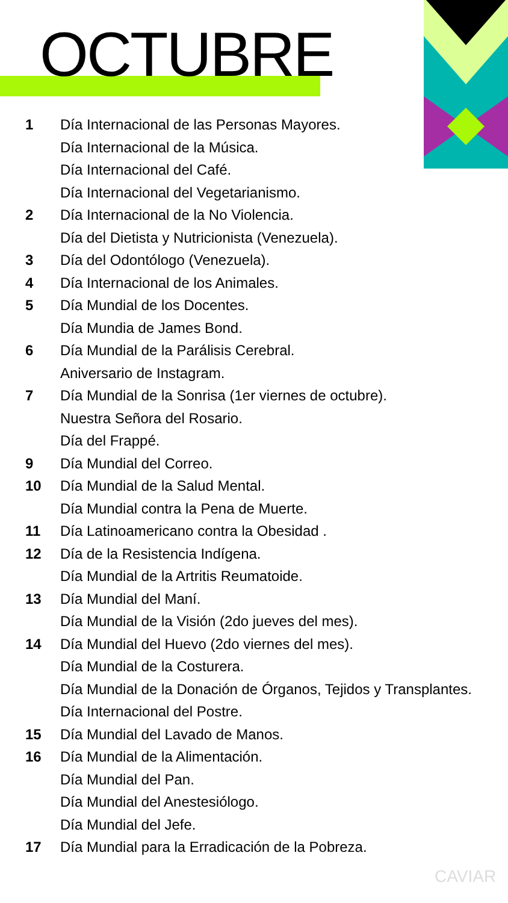OCTUBRE
1 Día Internacional de las Personas Mayores.
Día Internacional de la Música.
Día Internacional del Café.
Día Internacional del Vegetarianismo.
2 Día Internacional de la No Violencia.
Día del Dietista y Nutricionista (Venezuela).
3 Día del Odontólogo (Venezuela).
4 Día Internacional de los Animales.
5 Día Mundial de los Docentes.
Día Mundia de James Bond.
6 Día Mundial de la Parálisis Cerebral.
Aniversario de Instagram.
7 Día Mundial de la Sonrisa (1er viernes de octubre).
Nuestra Señora del Rosario.
Día del Frappé.
9 Día Mundial del Correo.
10 Día Mundial de la Salud Mental.
Día Mundial contra la Pena de Muerte.
11 Día Latinoamericano contra la Obesidad .
12 Día de la Resistencia Indígena.
Día Mundial de la Artritis Reumatoide.
13 Día Mundial del Maní.
Día Mundial de la Visión (2do jueves del mes).
14 Día Mundial del Huevo (2do viernes del mes).
Día Mundial de la Costurera.
Día Mundial de la Donación de Órganos, Tejidos y Transplantes.
Día Internacional del Postre.
15 Día Mundial del Lavado de Manos.
16 Día Mundial de la Alimentación.
Día Mundial del Pan.
Día Mundial del Anestesiólogo.
Día Mundial del Jefe.
17 Día Mundial para la Erradicación de la Pobreza.
CAVIAR